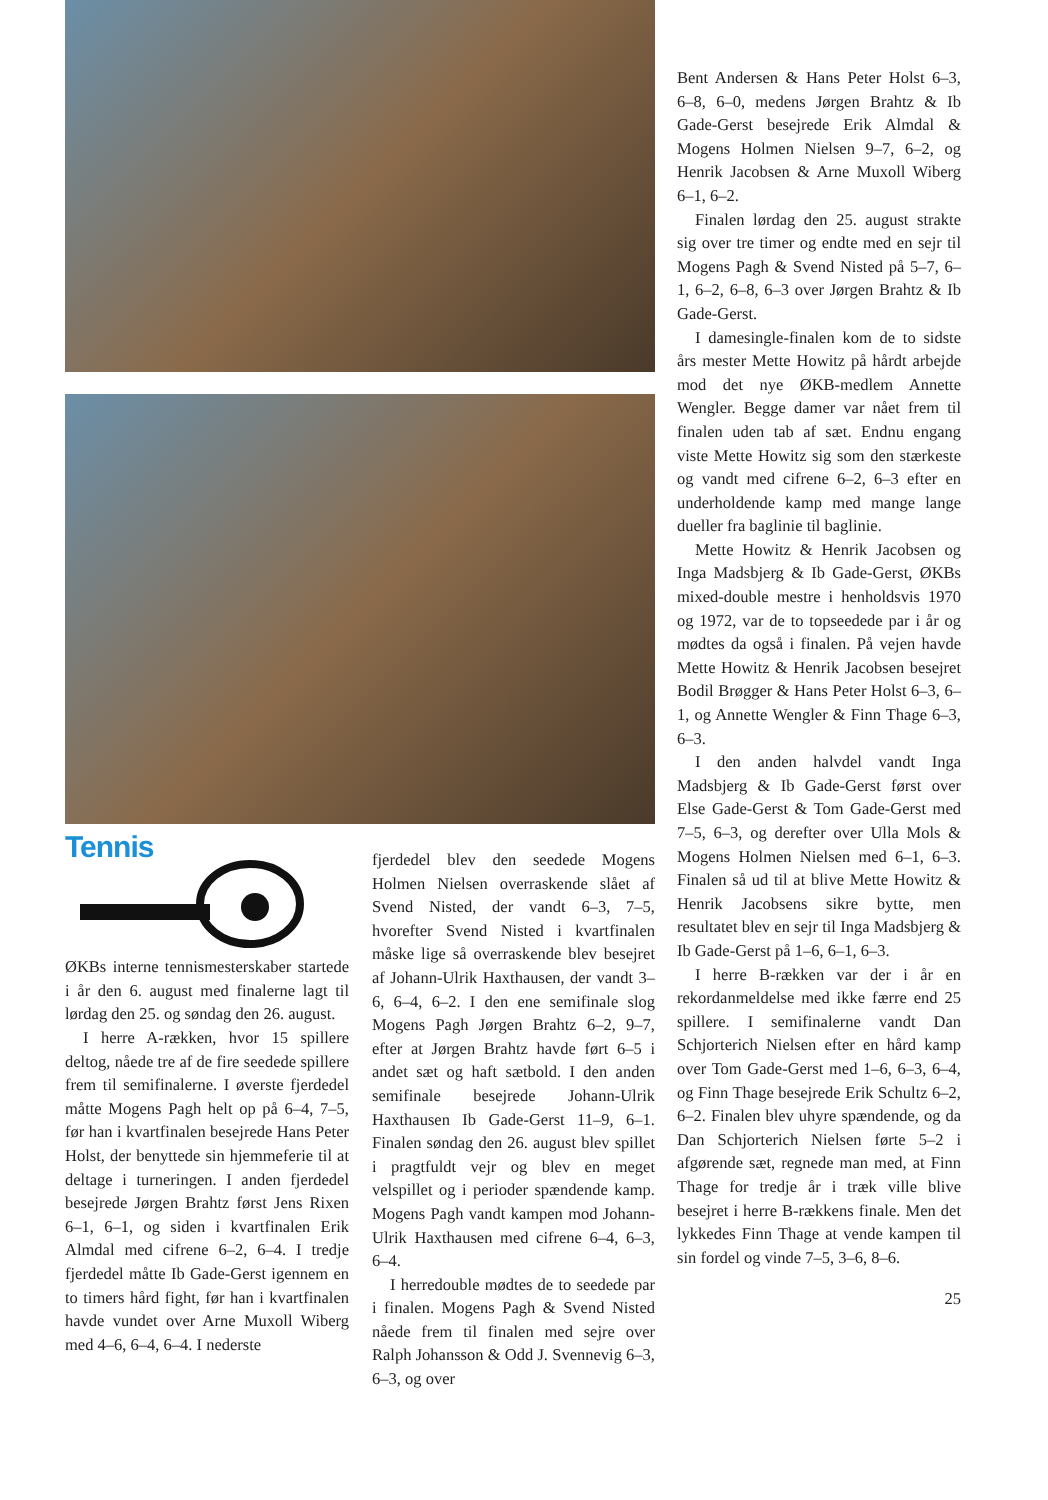Tennis
ØKBs interne tennismesterskaber startede i år den 6. august med finalerne lagt til lørdag den 25. og søndag den 26. august.
I herre A-rækken, hvor 15 spillere deltog, nåede tre af de fire seedede spillere frem til semifinalerne. I øverste fjerdedel måtte Mogens Pagh helt op på 6–4, 7–5, før han i kvartfinalen besejrede Hans Peter Holst, der benyttede sin hjemmeferie til at deltage i turneringen. I anden fjerdedel besejrede Jørgen Brahtz først Jens Rixen 6–1, 6–1, og siden i kvartfinalen Erik Almdal med cifrene 6–2, 6–4. I tredje fjerdedel måtte Ib Gade-Gerst igennem en to timers hård fight, før han i kvartfinalen havde vundet over Arne Muxoll Wiberg med 4–6, 6–4, 6–4. I nederste
fjerdedel blev den seedede Mogens Holmen Nielsen overraskende slået af Svend Nisted, der vandt 6–3, 7–5, hvorefter Svend Nisted i kvartfinalen måske lige så overraskende blev besejret af Johann-Ulrik Haxthausen, der vandt 3–6, 6–4, 6–2. I den ene semifinale slog Mogens Pagh Jørgen Brahtz 6–2, 9–7, efter at Jørgen Brahtz havde ført 6–5 i andet sæt og haft sætbold. I den anden semifinale besejrede Johann-Ulrik Haxthausen Ib Gade-Gerst 11–9, 6–1. Finalen søndag den 26. august blev spillet i pragtfuldt vejr og blev en meget velspillet og i perioder spændende kamp. Mogens Pagh vandt kampen mod Johann-Ulrik Haxthausen med cifrene 6–4, 6–3, 6–4.
I herredouble mødtes de to seedede par i finalen. Mogens Pagh & Svend Nisted nåede frem til finalen med sejre over Ralph Johansson & Odd J. Svennevig 6–3, 6–3, og over
Bent Andersen & Hans Peter Holst 6–3, 6–8, 6–0, medens Jørgen Brahtz & Ib Gade-Gerst besejrede Erik Almdal & Mogens Holmen Nielsen 9–7, 6–2, og Henrik Jacobsen & Arne Muxoll Wiberg 6–1, 6–2.
Finalen lørdag den 25. august strakte sig over tre timer og endte med en sejr til Mogens Pagh & Svend Nisted på 5–7, 6–1, 6–2, 6–8, 6–3 over Jørgen Brahtz & Ib Gade-Gerst.
I damesingle-finalen kom de to sidste års mester Mette Howitz på hårdt arbejde mod det nye ØKB-medlem Annette Wengler. Begge damer var nået frem til finalen uden tab af sæt. Endnu engang viste Mette Howitz sig som den stærkeste og vandt med cifrene 6–2, 6–3 efter en underholdende kamp med mange lange dueller fra baglinie til baglinie.
Mette Howitz & Henrik Jacobsen og Inga Madsbjerg & Ib Gade-Gerst, ØKBs mixed-double mestre i henholdsvis 1970 og 1972, var de to topseedede par i år og mødtes da også i finalen. På vejen havde Mette Howitz & Henrik Jacobsen besejret Bodil Brøgger & Hans Peter Holst 6–3, 6–1, og Annette Wengler & Finn Thage 6–3, 6–3.
I den anden halvdel vandt Inga Madsbjerg & Ib Gade-Gerst først over Else Gade-Gerst & Tom Gade-Gerst med 7–5, 6–3, og derefter over Ulla Mols & Mogens Holmen Nielsen med 6–1, 6–3. Finalen så ud til at blive Mette Howitz & Henrik Jacobsens sikre bytte, men resultatet blev en sejr til Inga Madsbjerg & Ib Gade-Gerst på 1–6, 6–1, 6–3.
I herre B-rækken var der i år en rekordanmeldelse med ikke færre end 25 spillere. I semifinalerne vandt Dan Schjorterich Nielsen efter en hård kamp over Tom Gade-Gerst med 1–6, 6–3, 6–4, og Finn Thage besejrede Erik Schultz 6–2, 6–2. Finalen blev uhyre spændende, og da Dan Schjorterich Nielsen førte 5–2 i afgørende sæt, regnede man med, at Finn Thage for tredje år i træk ville blive besejret i herre B-rækkens finale. Men det lykkedes Finn Thage at vende kampen til sin fordel og vinde 7–5, 3–6, 8–6.
25